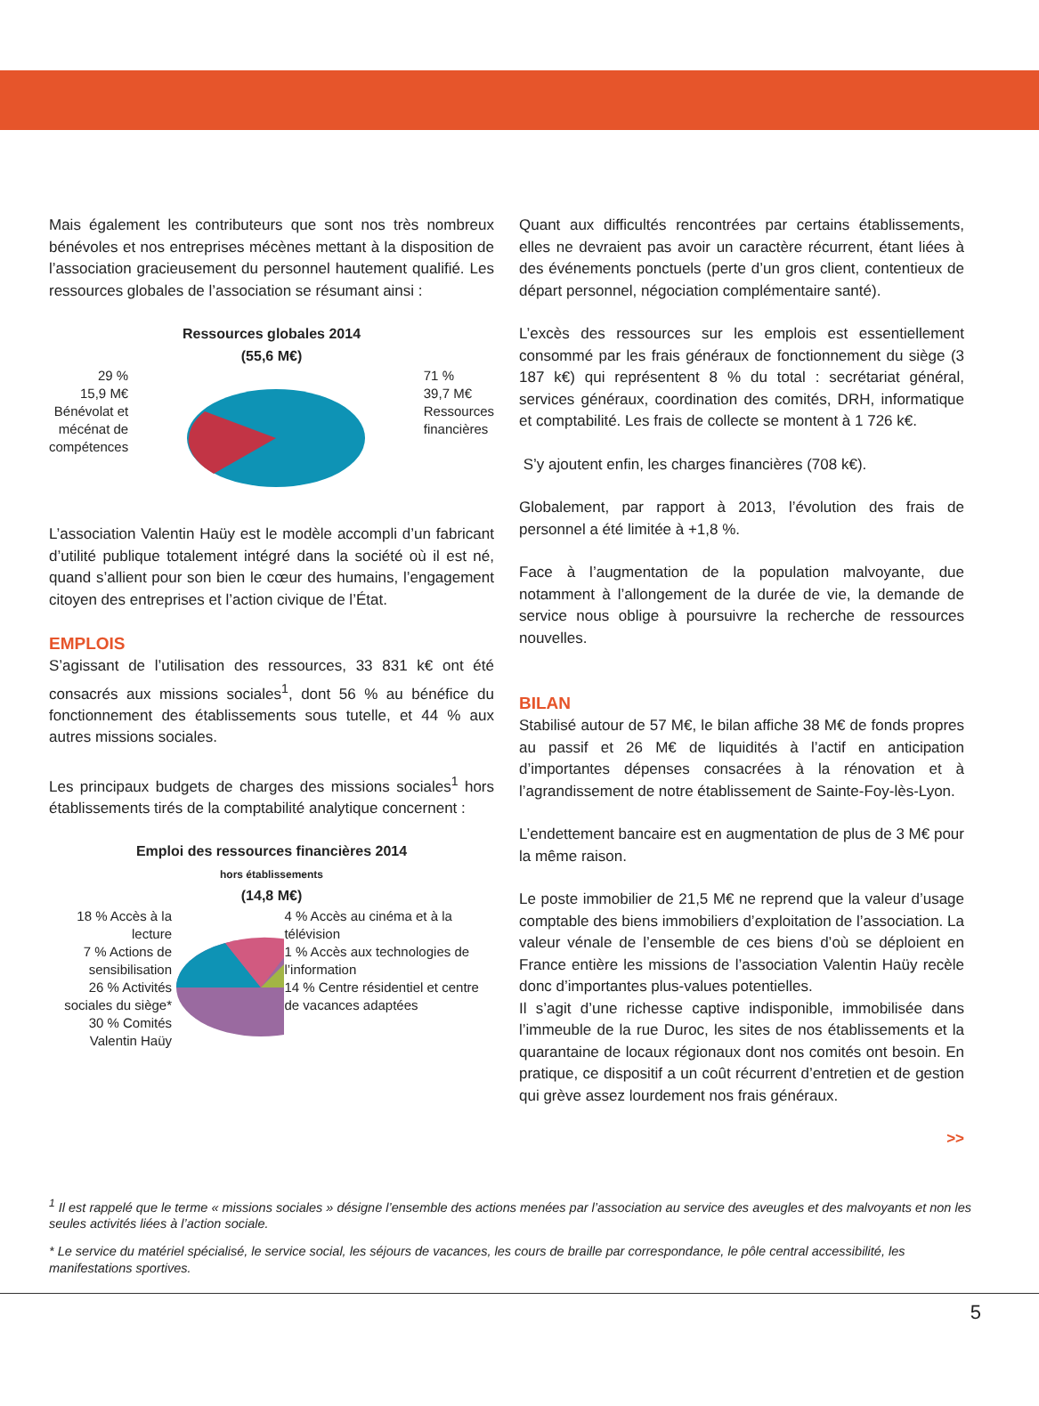Mais également les contributeurs que sont nos très nombreux bénévoles et nos entreprises mécènes mettant à la disposition de l’association gracieusement du personnel hautement qualifié. Les ressources globales de l’association se résumant ainsi :
Ressources globales 2014
(55,6 M€)
29 %
15,9 M€
Bénévolat et
mécénat de
compétences
71 %
39,7 M€
Ressources
financières
L’association Valentin Haüy est le modèle accompli d’un fabricant d’utilité publique totalement intégré dans la société où il est né, quand s’allient pour son bien le cœur des humains, l’engagement citoyen des entreprises et l’action civique de l’État.
EMPLOIS
S’agissant de l’utilisation des ressources, 33 831 k€ ont été consacrés aux missions sociales<sup>1</sup>, dont 56 % au bénéfice du fonctionnement des établissements sous tutelle, et 44 % aux autres missions sociales.
Les principaux budgets de charges des missions sociales<sup>1</sup> hors établissements tirés de la comptabilité analytique concernent :
Emploi des ressources financières 2014
hors établissements
(14,8 M€)
18 % Accès à la lecture
7 % Actions de sensibilisation
26 % Activités sociales du siège*
30 % Comités Valentin Haüy
4 % Accès au cinéma et à la télévision
1 % Accès aux technologies de l’information
14 % Centre résidentiel et centre de vacances adaptées
Quant aux difficultés rencontrées par certains établissements, elles ne devraient pas avoir un caractère récurrent, étant liées à des événements ponctuels (perte d’un gros client, contentieux de départ personnel, négociation complémentaire santé).
L’excès des ressources sur les emplois est essentiellement consommé par les frais généraux de fonctionnement du siège (3 187 k€) qui représentent 8 % du total : secrétariat général, services généraux, coordination des comités, DRH, informatique et comptabilité. Les frais de collecte se montent à 1 726 k€.
S’y ajoutent enfin, les charges financières (708 k€).
Globalement, par rapport à 2013, l’évolution des frais de personnel a été limitée à +1,8 %.
Face à l’augmentation de la population malvoyante, due notamment à l’allongement de la durée de vie, la demande de service nous oblige à poursuivre la recherche de ressources nouvelles.
BILAN
Stabilisé autour de 57 M€, le bilan affiche 38 M€ de fonds propres au passif et 26 M€ de liquidités à l’actif en anticipation d’importantes dépenses consacrées à la rénovation et à l’agrandissement de notre établissement de Sainte-Foy-lès-Lyon.
L’endettement bancaire est en augmentation de plus de 3 M€ pour la même raison.
Le poste immobilier de 21,5 M€ ne reprend que la valeur d’usage comptable des biens immobiliers d’exploitation de l’association. La valeur vénale de l’ensemble de ces biens d’où se déploient en France entière les missions de l’association Valentin Haüy recèle donc d’importantes plus-values potentielles.
Il s’agit d’une richesse captive indisponible, immobilisée dans l’immeuble de la rue Duroc, les sites de nos établissements et la quarantaine de locaux régionaux dont nos comités ont besoin. En pratique, ce dispositif a un coût récurrent d’entretien et de gestion qui grève assez lourdement nos frais généraux.
>>
<sup>1</sup> Il est rappelé que le terme « missions sociales » désigne l’ensemble des actions menées par l’association au service des aveugles et des malvoyants et non les seules activités liées à l’action sociale.
* Le service du matériel spécialisé, le service social, les séjours de vacances, les cours de braille par correspondance, le pôle central accessibilité, les manifestations sportives.
5